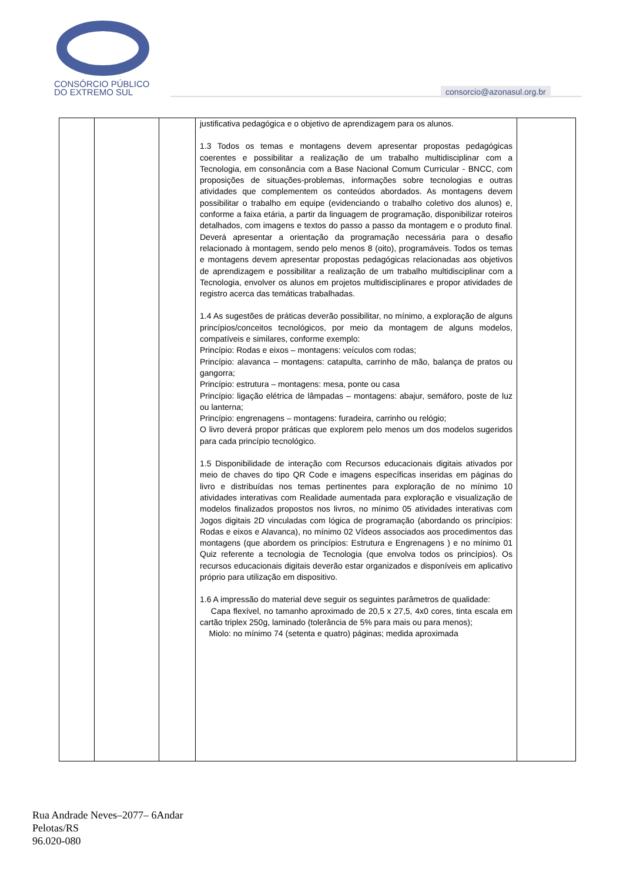CONSÓRCIO PÚBLICO
DO EXTREMO SUL
consorcio@azonasul.org.br
| | | | justificativa pedagógica e o objetivo de aprendizagem para os alunos. 1.3 Todos os temas e montagens devem apresentar propostas pedagógicas coerentes e possibilitar a realização de um trabalho multidisciplinar com a Tecnologia, em consonância com a Base Nacional Comum Curricular - BNCC, com proposições de situações-problemas, informações sobre tecnologias e outras atividades que complementem os conteúdos abordados. As montagens devem possibilitar o trabalho em equipe (evidenciando o trabalho coletivo dos alunos) e, conforme a faixa etária, a partir da linguagem de programação, disponibilizar roteiros detalhados, com imagens e textos do passo a passo da montagem e o produto final. Deverá apresentar a orientação da programação necessária para o desafio relacionado à montagem, sendo pelo menos 8 (oito), programáveis. Todos os temas e montagens devem apresentar propostas pedagógicas relacionadas aos objetivos de aprendizagem e possibilitar a realização de um trabalho multidisciplinar com a Tecnologia, envolver os alunos em projetos multidisciplinares e propor atividades de registro acerca das temáticas trabalhadas. 1.4 As sugestões de práticas deverão possibilitar, no mínimo, a exploração de alguns princípios/conceitos tecnológicos, por meio da montagem de alguns modelos, compatíveis e similares, conforme exemplo: Princípio: Rodas e eixos – montagens: veículos com rodas; Princípio: alavanca – montagens: catapulta, carrinho de mão, balança de pratos ou gangorra; Princípio: estrutura – montagens: mesa, ponte ou casa Princípio: ligação elétrica de lâmpadas – montagens: abajur, semáforo, poste de luz ou lanterna; Princípio: engrenagens – montagens: furadeira, carrinho ou relógio; O livro deverá propor práticas que explorem pelo menos um dos modelos sugeridos para cada princípio tecnológico. 1.5 Disponibilidade de interação com Recursos educacionais digitais ativados por meio de chaves do tipo QR Code e imagens específicas inseridas em páginas do livro e distribuídas nos temas pertinentes para exploração de no mínimo 10 atividades interativas com Realidade aumentada para exploração e visualização de modelos finalizados propostos nos livros, no mínimo 05 atividades interativas com Jogos digitais 2D vinculadas com lógica de programação (abordando os princípios: Rodas e eixos e Alavanca), no mínimo 02 Vídeos associados aos procedimentos das montagens (que abordem os princípios: Estrutura e Engrenagens ) e no mínimo 01 Quiz referente a tecnologia de Tecnologia (que envolva todos os princípios). Os recursos educacionais digitais deverão estar organizados e disponíveis em aplicativo próprio para utilização em dispositivo. 1.6 A impressão do material deve seguir os seguintes parâmetros de qualidade: Capa flexível, no tamanho aproximado de 20,5 x 27,5, 4x0 cores, tinta escala em cartão triplex 250g, laminado (tolerância de 5% para mais ou para menos); Miolo: no mínimo 74 (setenta e quatro) páginas; medida aproximada | |
Rua Andrade Neves–2077– 6Andar
Pelotas/RS
96.020-080